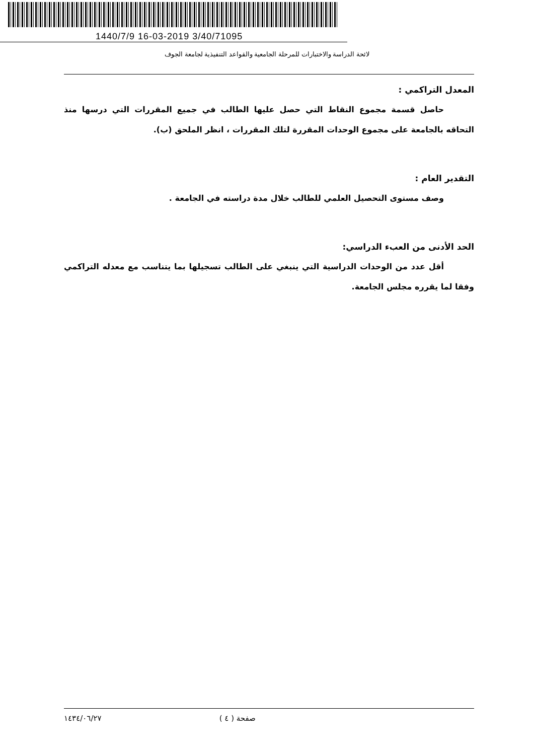1440/7/9 16-03-2019 3/40/71095
لائحة الدراسة والاختبارات للمرحلة الجامعية والقواعد التنفيذية لجامعة الجوف
المعدل التراكمي :
حاصل قسمة مجموع النقاط التي حصل عليها الطالب في جميع المقررات التي درسها منذ التحاقه بالجامعة على مجموع الوحدات المقررة لتلك المقررات ، انظر الملحق (ب).
التقدير العام :
وصف مستوى التحصيل العلمي للطالب خلال مدة دراسته في الجامعة .
الحد الأدنى من العبء الدراسي:
أقل عدد من الوحدات الدراسية التي ينبغي على الطالب تسجيلها بما يتناسب مع معدله التراكمي وفقا لما يقرره مجلس الجامعة.
صفحة ( ٤ ) ١٤٣٤/٠٦/٢٧